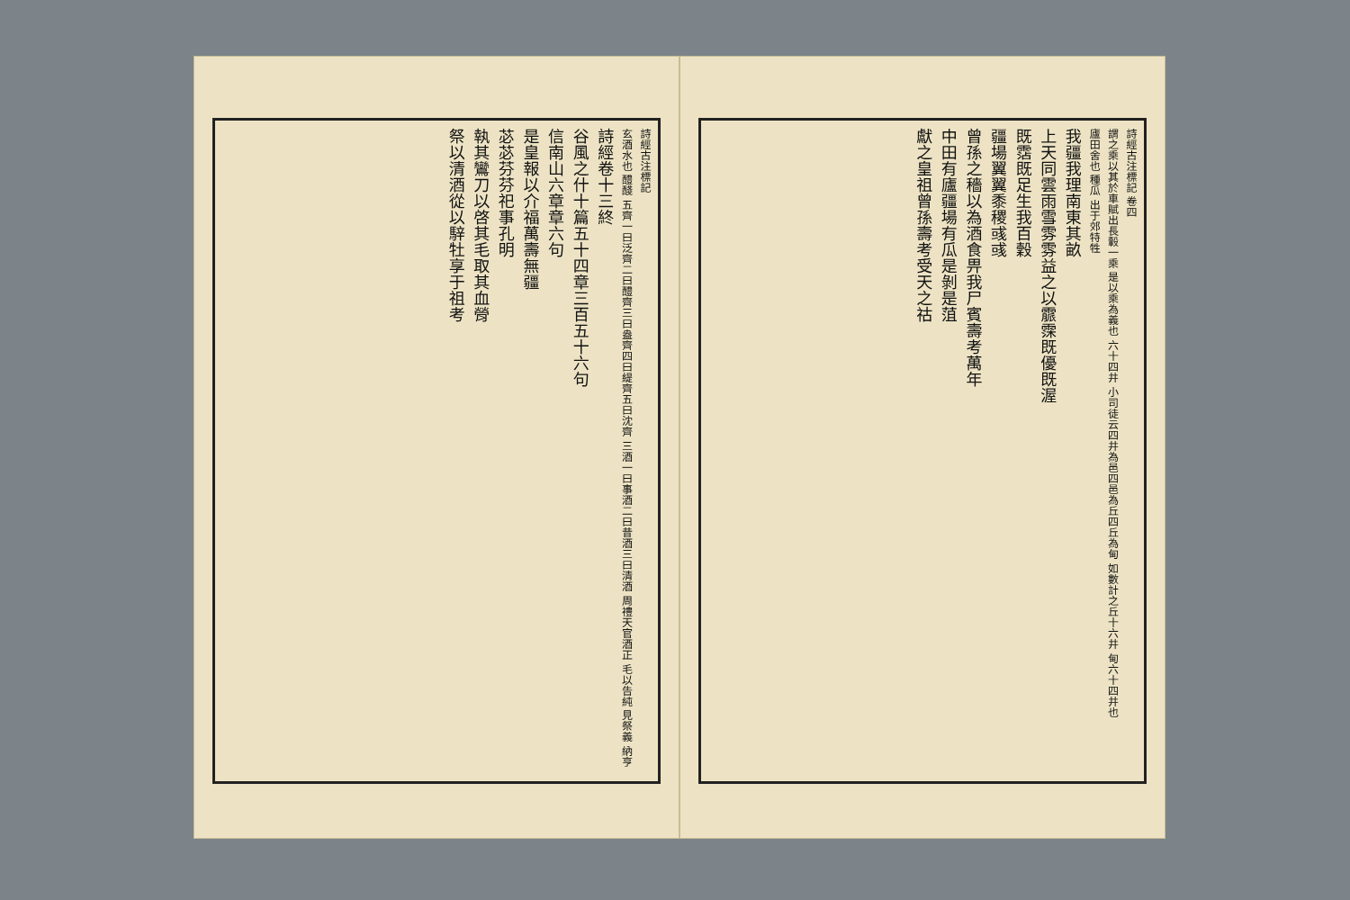詩經古注標記
玄酒水也 醴醆 五齊一曰泛齊二曰醴齊三曰盎齊四曰緹齊五曰沈齊 三酒一曰事酒二曰昔酒三曰清酒 周禮天官酒正 毛以告純 見祭義 納亨
詩經卷十三終
谷風之什十篇五十四章三百五十六句
信南山六章章六句
是皇報以介福萬壽無疆
苾苾芬芬祀事孔明
執其鸞刀以啓其毛取其血膋
祭以清酒從以騂牡享于祖考
詩經古注標記 卷四
謂之乘以其於車賦出長轂一乘 是以乘為義也 六十四井 小司徒云四井為邑四邑為丘四丘為甸 如數計之丘十六井 甸六十四井也
廬田舍也 種瓜 出于郊特牲
我疆我理南東其畝
上天同雲雨雪雰雰益之以霢霂既優既渥
既霑既足生我百穀
疆場翼翼黍稷彧彧
曾孫之穡以為酒食畀我尸賓壽考萬年
中田有廬疆場有瓜是剝是菹
獻之皇祖曾孫壽考受天之祜